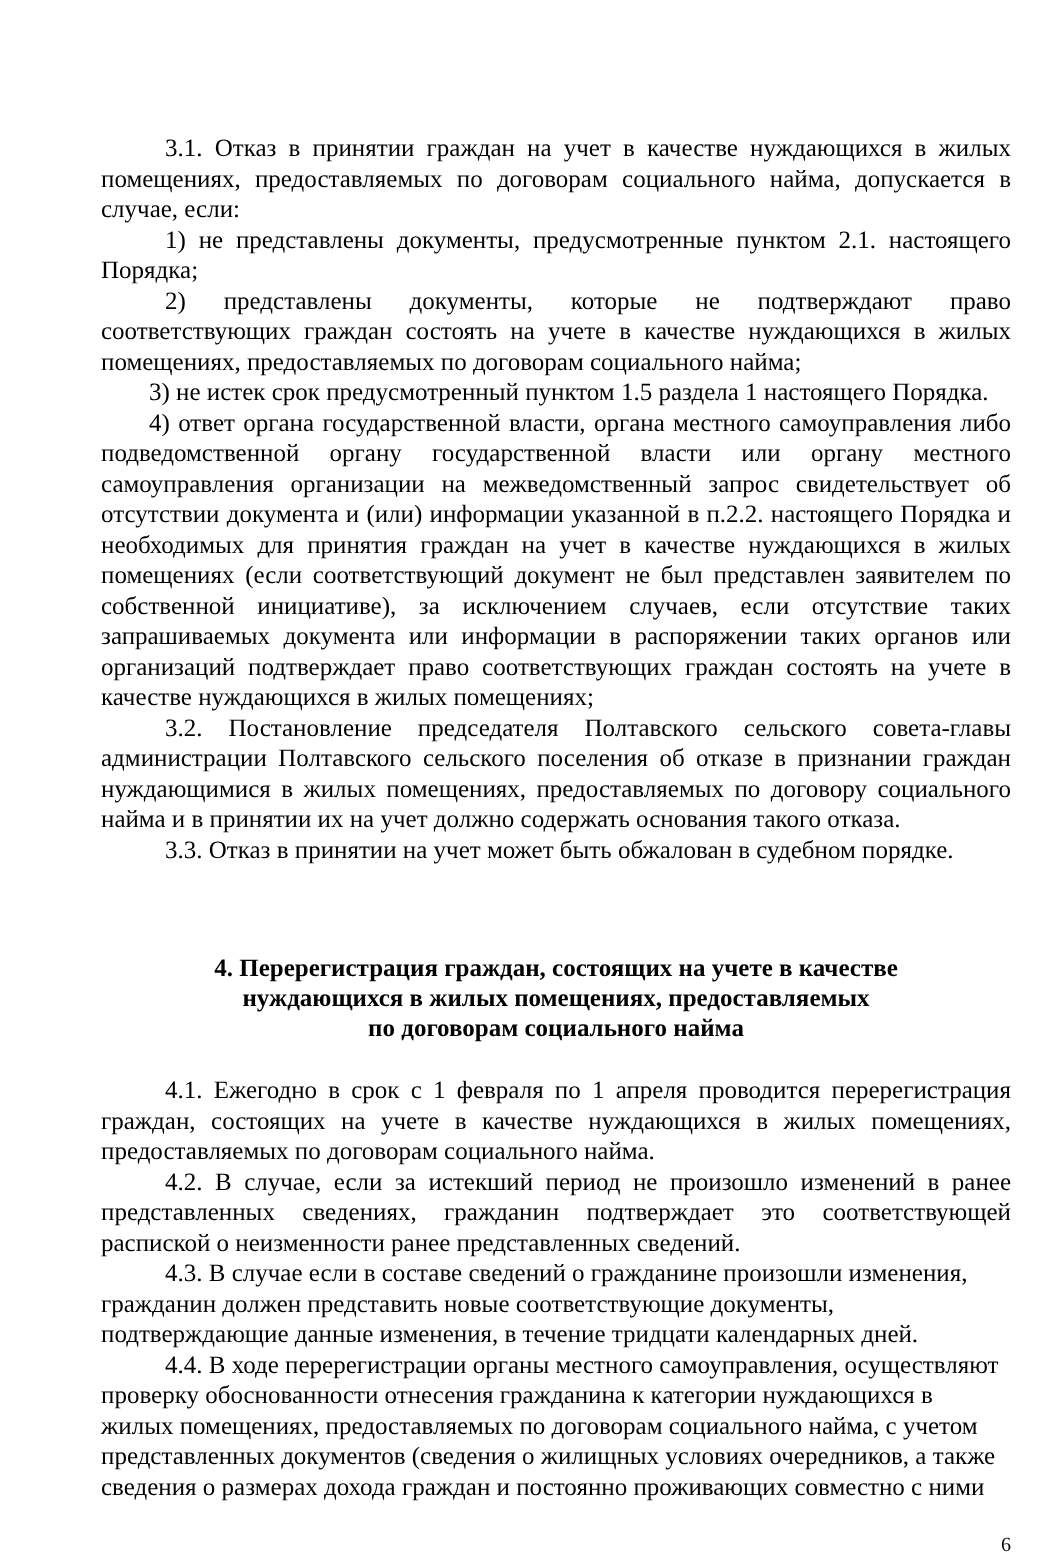3.1. Отказ в принятии граждан на учет в качестве нуждающихся в жилых помещениях, предоставляемых по договорам социального найма, допускается в случае, если:
1) не представлены документы, предусмотренные пунктом 2.1. настоящего Порядка;
2) представлены документы, которые не подтверждают право соответствующих граждан состоять на учете в качестве нуждающихся в жилых помещениях, предоставляемых по договорам социального найма;
3) не истек срок предусмотренный пунктом 1.5 раздела 1 настоящего Порядка.
4) ответ органа государственной власти, органа местного самоуправления либо подведомственной органу государственной власти или органу местного самоуправления организации на межведомственный запрос свидетельствует об отсутствии документа и (или) информации указанной в п.2.2. настоящего Порядка и необходимых для принятия граждан на учет в качестве нуждающихся в жилых помещениях (если соответствующий документ не был представлен заявителем по собственной инициативе), за исключением случаев, если отсутствие таких запрашиваемых документа или информации в распоряжении таких органов или организаций подтверждает право соответствующих граждан состоять на учете в качестве нуждающихся в жилых помещениях;
3.2. Постановление председателя Полтавского сельского совета-главы администрации Полтавского сельского поселения об отказе в признании граждан нуждающимися в жилых помещениях, предоставляемых по договору социального найма и в принятии их на учет должно содержать основания такого отказа.
3.3. Отказ в принятии на учет может быть обжалован в судебном порядке.
4. Перерегистрация граждан, состоящих на учете в качестве
нуждающихся в жилых помещениях, предоставляемых
по договорам социального найма
4.1. Ежегодно в срок с 1 февраля по 1 апреля проводится перерегистрация граждан, состоящих на учете в качестве нуждающихся в жилых помещениях, предоставляемых по договорам социального найма.
4.2. В случае, если за истекший период не произошло изменений в ранее представленных сведениях, гражданин подтверждает это соответствующей распиской о неизменности ранее представленных сведений.
4.3. В случае если в составе сведений о гражданине произошли изменения, гражданин должен представить новые соответствующие документы, подтверждающие данные изменения, в течение тридцати календарных дней.
4.4. В ходе перерегистрации органы местного самоуправления, осуществляют проверку обоснованности отнесения гражданина к категории нуждающихся в жилых помещениях, предоставляемых по договорам социального найма, с учетом представленных документов (сведения о жилищных условиях очередников, а также сведения о размерах дохода граждан и постоянно проживающих совместно с ними
6